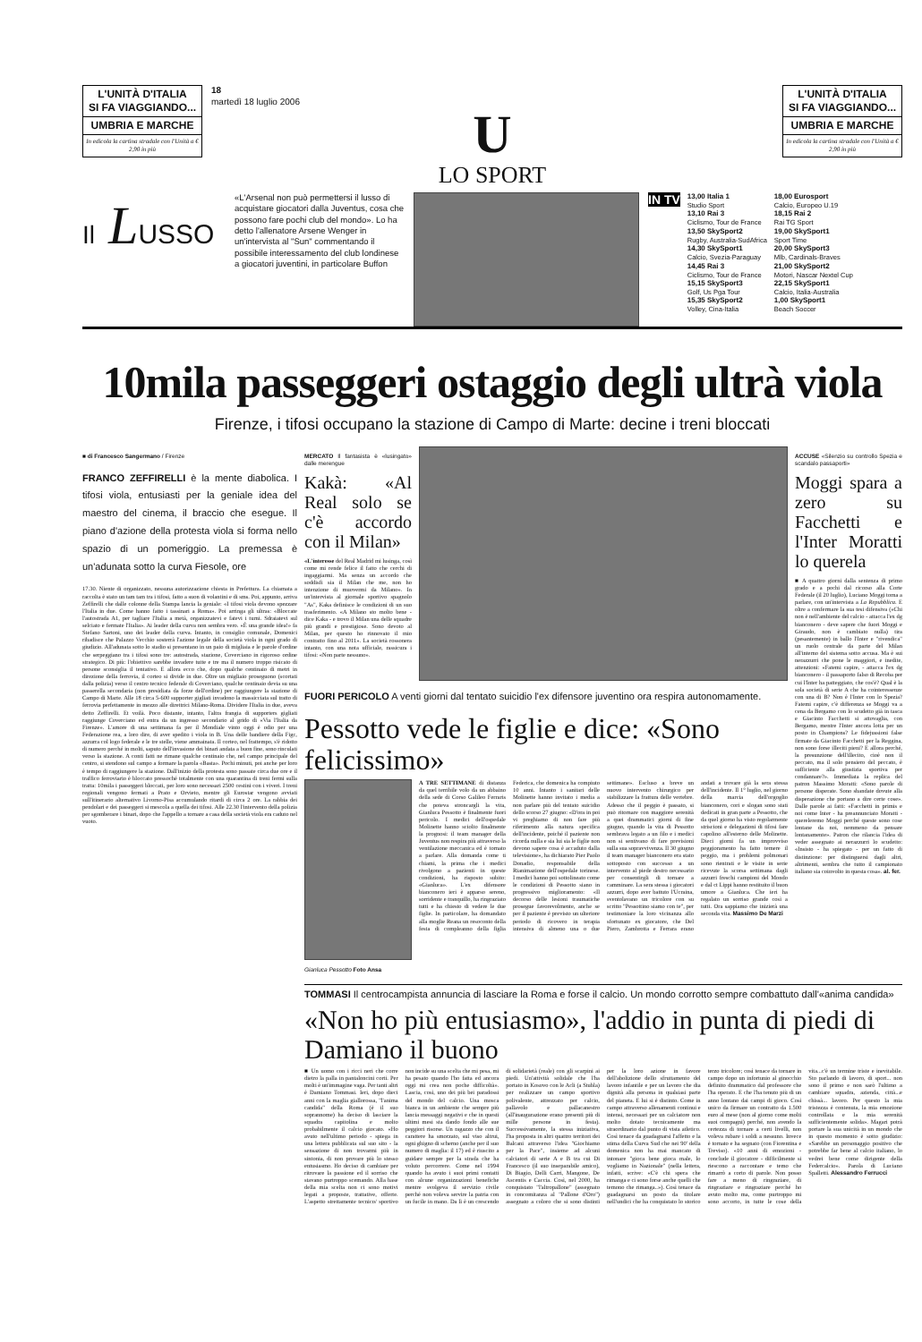L'UNITÀ D'ITALIA
SI FA VIAGGIANDO...
UMBRIA E MARCHE
In edicola la cartina stradale con l'Unità a € 2,90 in più
18
martedì 18 luglio 2006
U
LO SPORT
L'UNITÀ D'ITALIA
SI FA VIAGGIANDO...
UMBRIA E MARCHE
In edicola la cartina stradale con l'Unità a € 2,90 in più
Il LUSSO
«L'Arsenal non può permettersi il lusso di acquistare giocatori dalla Juventus, cosa che possono fare pochi club del mondo». Lo ha detto l'allenatore Arsene Wenger in un'intervista al "Sun" commentando il possibile interessamento del club londinese a giocatori juventini, in particolare Buffon
IN TV
13,00 Italia 1
Studio Sport
13,10 Rai 3
Ciclismo, Tour de France
13,50 SkySport2
Rugby, Australia-SudAfrica
14,30 SkySport1
Calcio, Svezia-Paraguay
14,45 Rai 3
Ciclismo, Tour de France
15,15 SkySport3
Golf, Us Pga Tour
15,35 SkySport2
Volley, Cina-Italia
18,00 Eurosport
Calcio, Europeo U.19
18,15 Rai 2
Rai TG Sport
19,00 SkySport1
Sport Time
20,00 SkySport3
Mlb, Cardinals-Braves
21,00 SkySport2
Motori, Nascar Nextel Cup
22,15 SkySport1
Calcio, Italia-Australia
1,00 SkySport1
Beach Soccer
10mila passeggeri ostaggio degli ultrà viola
Firenze, i tifosi occupano la stazione di Campo di Marte: decine i treni bloccati
■ di Francesco Sangermano / Firenze
FRANCO ZEFFIRELLI è la mente diabolica. I tifosi viola, entusiasti per la geniale idea del maestro del cinema, il braccio che esegue. Il piano d'azione della protesta viola si forma nello spazio di un pomeriggio. La premessa è un'adunata sotto la curva Fiesole, ore
17.30. Niente di organizzato, nessuna autorizzazione chiesta in Prefettura. La chiamata a raccolta è stato un tam tam tra i tifosi, fatto a suon di volantini e di sms. Poi, appunto, arriva Zeffirelli che dalle colonne della Stampa lancia la geniale: «I tifosi viola devono spezzare l'Italia in due. Come hanno fatto i tassinari a Roma». Poi arringa gli ultras: «Bloccate l'autostrada A1, per tagliare l'Italia a metà, organizzatevi e fatevi i turni. Sdraiatevi sul selciato e fermate l'Italia». Ai leader della curva non sembra vero. «È una grande idea!» fa Stefano Sartoni, uno dei leader della curva. Intanto, in consiglio comunale, Domenici ribadisce che Palazzo Vecchio sosterrà l'azione legale della società viola in ogni grado di giudizio. All'adunata sotto lo stadio si presentano in un paio di migliaia e le parole d'ordine che serpeggiano tra i tifosi sono tre: autostrada, stazione, Coverciano in rigoroso ordine strategico. Di più: l'obiettivo sarebbe invadere tutte e tre ma il numero troppo risicato di persone sconsiglia il tentativo. E allora ecco che, dopo qualche centinaio di metri in direzione della ferrovia, il corteo si divide in due. Oltre un migliaio proseguono (scortati dalla polizia) verso il centro tecnico federale di Coverciano, qualche centinaio devia su una passerella secondaria (non presidiata da forze dell'ordine) per raggiungere la stazione di Campo di Marte. Alle 18 circa 5-600 supporter gigliati invadono la massicciata sul tratto di ferrovia perfettamente in mezzo alle direttrici Milano-Roma. Dividere l'Italia in due, aveva detto Zeffirelli. Et voilà. Poco distante, intanto, l'altra frangia di supporters gigliati raggiunge Coverciano ed entra da un ingresso secondario al grido di «Via l'Italia da Firenze». L'amore di una settimana fa per il Mondiale vinto oggi è odio per una Federazione rea, a loro dire, di aver spedito i viola in B. Una delle bandiere della Figc, azzurra col logo federale e le tre stelle, viene ammainata. Il corteo, nel frattempo, s'è ridotto di numero perché in molti, saputo dell'invasione dei binari andata a buon fine, sono rinculati verso la stazione. A conti fatti ne rimane qualche centinaio che, nel campo principale del centro, si stendono sul campo a formare la parola «Basta». Pochi minuti, poi anche per loro è tempo di raggiungere la stazione. Dall'inizio della protesta sono passate circa due ore e il traffico ferroviario è bloccato pressoché totalmente con una quarantina di treni fermi sulla tratta: 10mila i passeggeri bloccati, per loro sono necessari 2500 cestini con i viveri. I treni regionali vengono fermati a Prato e Orvieto, mentre gli Eurostar vengono avviati sull'itinerario alternativo Livorno-Pisa accumulando ritardi di circa 2 ore. La rabbia dei pendolari e dei passeggeri si mescola a quella dei tifosi. Alle 22.30 l'intervento della polizia per sgomberare i binari, dopo che l'appello a tornare a casa della società viola era caduto nel vuoto.
MERCATO Il fantasista è «lusingato» dalle merengue
Kakà: «Al Real solo se c'è accordo con il Milan»
«L'interesse del Real Madrid mi lusinga, così come mi rende felice il fatto che cerchi di ingaggiarmi. Ma senza un accordo che soddisfi sia il Milan che me, non ho intenzione di muovermi da Milano». In un'intervista al giornale sportivo spagnolo "As", Kaka definisce le condizioni di un suo trasferimento. «A Milano sto molto bene - dice Kaka - e trovo il Milan una delle squadre più grandi e prestigiose. Sono devoto al Milan, per questo ho rinnovato il mio contratto fino al 2011». La società rossonera intanto, con una nota ufficiale, rassicura i tifosi: «Non parte nessuno».
FUORI PERICOLO A venti giorni dal tentato suicidio l'ex difensore juventino ora respira autonomamente.
Pessotto vede le figlie e dice: «Sono felicissimo»
Gianluca Pessotto Foto Ansa
A TRE SETTIMANE di distanza da quel terribile volo da un abbaino della sede di Corso Galileo Ferraris che poteva stroncargli la vita, Gianluca Pessotto è finalmente fuori pericolo. I medici dell'ospedale Molinette hanno sciolto finalmente la prognosi: il team manager della Juventus non respira più attraverso la ventilazione meccanica ed è tornato a parlare. Alla domanda come ti chiami, la prima che i medici rivolgono a pazienti in queste condizioni, ha risposto subito: «Gianluca». L'ex difensore bianconero ieri è apparso sereno, sorridente e tranquillo, ha ringraziato tutti e ha chiesto di vedere le due figlie. In particolare, ha domandato alla moglie Reana un resoconto della festa di compleanno della figlia Federica, che domenica ha compiuto 10 anni. Intanto i sanitari delle Molinette hanno invitato i media a non parlare più del tentato suicidio dello scorso 27 giugno: «D'ora in poi vi preghiamo di non fare più riferimento alla natura specifica dell'incidente, poiché il paziente non ricorda nulla e sia lui sia le figlie non devono sapere cosa è accaduto dalla televisione», ha dichiarato Pier Paolo Donadio, responsabile della Rianimazione dell'ospedale torinese. I medici hanno poi sottolineato come le condizioni di Pessotto siano in progressivo miglioramento: «Il decorso delle lesioni traumatiche prosegue favorevolmente, anche se per il paziente è previsto un ulteriore periodo di ricovero in terapia intensiva di almeno una o due settimane». Escluso a breve un nuovo intervento chirurgico per stabilizzare la frattura delle vertebre. Adesso che il peggio è passato, si può ritornare con maggiore serenità a quei drammatici giorni di fine giugno, quando la vita di Pessotto sembrava legato a un filo e i medici non si sentivano di fare previsioni sulla sua sopravvivenza. Il 30 giugno il team manager bianconero era stato sottoposto con successo a un intervento al piede destro necessario per consentirgli di tornare a camminare. La sera stessa i giocatori azzurri, dopo aver battuto l'Ucraina, sventolavano un tricolore con su scritto "Pessottino siamo con te", per testimoniare la loro vicinanza allo sfortunato ex giocatore, che Del Piero, Zambrotta e Ferrara erano andati a trovare già la sera stessa dell'incidente. Il 1° luglio, nel giorno della marcia dell'orgoglio bianconero, cori e slogan sono stati dedicati in gran parte a Pessotto, che da quel giorno ha visto regolarmente striscioni e delegazioni di tifosi fare capolino all'esterno delle Molinette. Dieci giorni fa un improvviso peggioramento ha fatto temere il peggio, ma i problemi polmonari sono rientrati e le visite in serie ricevute la scorsa settimana dagli azzurri freschi campioni del Mondo e dal ct Lippi hanno restituito il buon umore a Gianluca. Che ieri ha regalato un sorriso grande così a tutti. Ora sappiamo che inizierà una seconda vita. Massimo De Marzi
ACCUSE «Silenzio su controllo Spezia e scandalo passaporti»
Moggi spara a zero su Facchetti e l'Inter Moratti lo querela
■ A quattro giorni dalla sentenza di primo grado e a pochi dal ricorso alla Corte Federale (il 20 luglio), Luciano Moggi torna a parlare, con un'intervista a La Repubblica. E oltre a confermare la sua tesi difensiva («Chi non è nell'ambiente del calcio - attacca l'ex dg bianconero - deve sapere che fuori Moggi e Giraudo, non è cambiato nulla) tira (pesantemente) in ballo l'Inter e "rivendica" un ruolo centrale da parte del Milan all'interno del sistema sotto accusa. Ma è sui nerazzurri che pone le maggiori, e inedite, attenzioni: «Fatemi capire, - attacca l'ex dg bianconero - il passaporto falso di Recoba per cui l'Inter ha patteggiato, che cos'è? Qual è la sola società di serie A che ha cointeressenze con una di B? Non è l'Inter con lo Spezia? Fatemi capire, c'è differenza se Moggi va a cena da Bergamo con lo scudetto già in tasca e Giacinto Facchetti si attovaglia, con Bergamo, mentre l'Inter ancora lotta per un posto in Champions? Le fidejussioni false firmate da Giacinto Facchetti per la Reggina, non sono forse illeciti pieni? E allora perché, la presunzione dell'illecito, cioè non il peccato, ma il solo pensiero del peccato, è sufficiente alla giustizia sportiva per condannare?». Immediata la replica del patron Massimo Moratti: «Sono parole di persone disperate. Sono sbandate dovute alla disperazione che portano a dire certe cose». Dalle parole ai fatti: «Facchetti in primis e noi come Inter - ha preannunciato Moratti - quereleremo Moggi perché queste sono cose lontane da noi, nemmeno da pensare lontanamente». Patron che rilancia l'idea di veder assegnato ai nerazzurri lo scudetto: «Insisto - ha spiegato - per un fatto di distinzione: per distinguersi dagli altri, altrimenti, sembra che tutto il campionato italiano sia coinvolto in questa cosa». al. fer.
TOMMASI Il centrocampista annuncia di lasciare la Roma e forse il calcio. Un mondo corrotto sempre combattuto dall'«anima candida»
«Non ho più entusiasmo», l'addio in punta di piedi di Damiano il buono
■ Un uomo con i ricci neri che corre dietro la palla in pantaloncini corti. Per molti è un'immagine vaga. Per tanti altri è Damiano Tommasi. Ieri, dopo dieci anni con la maglia giallorossa, "l'anima candida" della Roma (è il suo soprannome) ha deciso di lasciare la squadra capitolina e molto probabilmente il calcio giocato. «Ho avuto nell'ultimo periodo - spiega in una lettera pubblicata sul suo sito - la sensazione di non trovarmi più in sintonia, di non provare più lo stesso entusiasmo. Ho deciso di cambiare per ritrovare la passione ed il sorriso che stavano purtroppo scemando. Alla base della mia scelta non ci sono motivi legati a proposte, trattative, offerte. L'aspetto strettamente tecnico/ sportivo non incide su una scelta che mi pesa, mi ha pesato quando l'ho fatta ed ancora oggi mi crea non poche difficoltà». Lascia, così, uno dei più bei paradossi del mondo del calcio. Una mosca bianca in un ambiente che sempre più lancia messaggi negativi e che in questi ultimi mesi sta dando fondo alle sue peggiori risorse. Un ragazzo che con il carattere ha smorzato, sul viso altrui, ogni ghigno di scherno (anche per il suo numero di maglia: il 17) ed è riuscito a guidare sempre per la strada che ha voluto percorrere. Come nel 1994 quando ha avuto i suoi primi contatti con alcune organizzazioni benefiche mentre svolgeva il servizio civile perché non voleva servire la patria con un fucile in mano. Da lì è un crescendo di solidarietà (reale) con gli scarpini ai piedi. Un'attività solidale che l'ha portato in Kosovo con le Acli (a Stubla) per realizzare un campo sportivo polivalente, attrezzato per calcio, pallavolo e pallacanestro (all'inaugurazione erano presenti più di mille persone in festa). Successivamente, la stessa iniziativa, l'ha proposta in altri quattro territori dei Balcani attraverso l'idea "Giochiamo per la Pace", insieme ad alcuni calciatori di serie A e B tra cui Di Francesco (il suo inseparabile amico), Di Biagio, Delli Carri, Mangone, De Ascentis e Caccia. Così, nel 2000, ha conquistato "l'altropallone" (assegnato in concomitanza al "Pallone d'Oro") assegnato a coloro che si sono distinti per la loro azione in favore dell'abolizione dello sfruttamento del lavoro infantile e per un lavoro che dia dignità alla persona in qualsiasi parte del pianeta. E lui si è distinto. Come in campo attraverso allenamenti continui e intensi, necessari per un calciatore non molto dotato tecnicamente ma straordinario dal punto di vista atletico. Così tenace da guadagnarsi l'affetto e la stima della Curva Sud che nei 90' della domenica non ha mai mancato di intonare "gioca bene gioca male, lo vogliamo in Nazionale" (nella lettera, infatti, scrive: «C'è chi spera che rimanga e ci sono forse anche quelli che temono che rimanga..»). Così tenace da guadagnarsi un posto da titolare nell'undici che ha conquistato lo storico terzo tricolore; così tenace da tornare in campo dopo un infortunio al ginocchio definito drammatico dal professore che l'ha operato. E che l'ha tenuto più di un anno lontano dai campi di gioco. Così unico da firmare un contratto da 1.500 euro al mese (non al giorno come molti suoi compagni) perché, non avendo la certezza di tornare a certi livelli, non voleva rubare i soldi a nessuno. Invece è tornato e ha segnato (con Fiorentina e Treviso). «10 anni di emozioni - conclude il giocatore - difficilmente si riescono a raccontare e temo che rimarrò a corto di parole. Non posso fare a meno di ringraziare, di ringraziare e ringraziare perché ho avuto molto ma, come purtroppo mi sono accorto, in tutte le cose della vita...c'è un termine triste e inevitabile. Sto parlando di lavoro, di sport... non sono il primo e non sarò l'ultimo a cambiare squadra, azienda, città...e chissà... lavoro. Per questo la mia tristezza è contenuta, la mia emozione controllata e la mia serenità sufficientemente solida». Magari potrà portare la sua unicità in un mondo che in questo momento è sotto giudizio: «Sarebbe un personaggio positivo che potrebbe far bene al calcio italiano, lo vedrei bene come dirigente della Federcalcio». Parola di Luciano Spalletti. Alessandro Ferrucci